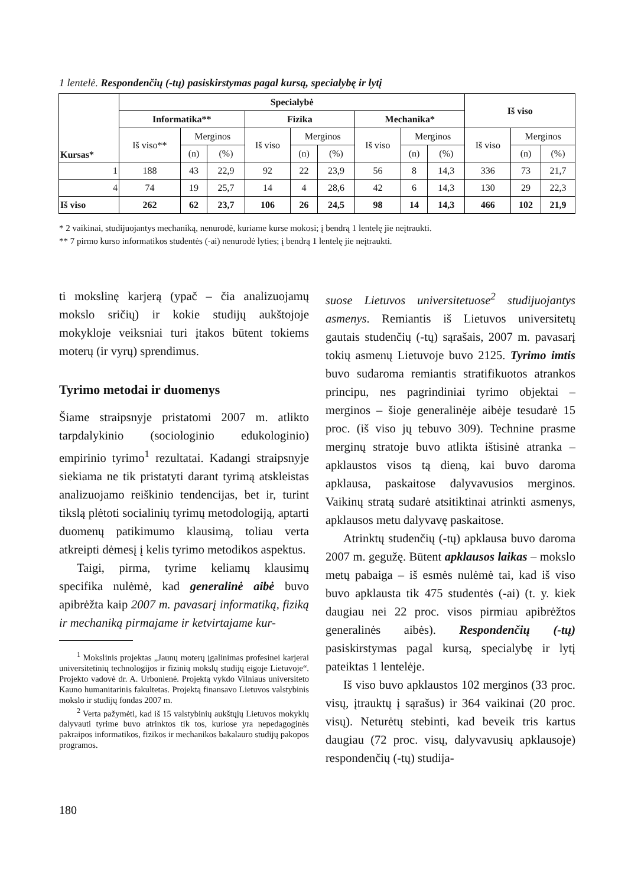1 lentelė. Respondenčių (-tų) pasiskirstymas pagal kursą, specialybę ir lytį
| Kursas* | Specialybė | | | | | | | | | Iš viso | | |
| --- | --- | --- | --- | --- | --- | --- | --- | --- | --- | --- | --- | --- |
| | Informatika** | | | Fizika | | | Mechanika* | | | | | |
| | Iš viso** | Merginos | | Iš viso | Merginos | | Iš viso | Merginos | | Iš viso | Merginos | |
| | | (n) | (%) | | (n) | (%) | | (n) | (%) | | (n) | (%) |
| 1 | 188 | 43 | 22,9 | 92 | 22 | 23,9 | 56 | 8 | 14,3 | 336 | 73 | 21,7 |
| 4 | 74 | 19 | 25,7 | 14 | 4 | 28,6 | 42 | 6 | 14,3 | 130 | 29 | 22,3 |
| Iš viso | 262 | 62 | 23,7 | 106 | 26 | 24,5 | 98 | 14 | 14,3 | 466 | 102 | 21,9 |
* 2 vaikinai, studijuojantys mechaniką, nenurodė, kuriame kurse mokosi; į bendrą 1 lentelę jie neįtraukti.
** 7 pirmo kurso informatikos studentės (-ai) nenurodė lyties; į bendrą 1 lentelę jie neįtraukti.
ti mokslinę karjerą (ypač – čia analizuojamų mokslo sričių) ir kokie studijų aukštojoje mokykloje veiksniai turi įtakos būtent tokiems moterų (ir vyrų) sprendimus.
Tyrimo metodai ir duomenys
Šiame straipsnyje pristatomi 2007 m. atlikto tarpdalykinio (sociologinio edukologinio) empirinio tyrimo<sup>1</sup> rezultatai. Kadangi straipsnyje siekiama ne tik pristatyti darant tyrimą atskleistas analizuojamo reiškinio tendencijas, bet ir, turint tikslą plėtoti socialinių tyrimų metodologiją, aptarti duomenų patikimumo klausimą, toliau verta atkreipti dėmesį į kelis tyrimo metodikos aspektus.
Taigi, pirma, tyrime keliamų klausimų specifika nulėmė, kad generalinė aibė buvo apibrėžta kaip 2007 m. pavasarį informatiką, fiziką ir mechaniką pirmajame ir ketvirtajame kur-
<sup>1</sup> Mokslinis projektas „Jaunų moterų įgalinimas profesinei karjerai universitetinių technologijos ir fizinių mokslų studijų eigoje Lietuvoje“. Projekto vadovė dr. A. Urbonienė. Projektą vykdo Vilniaus universiteto Kauno humanitarinis fakultetas. Projektą finansavo Lietuvos valstybinis mokslo ir studijų fondas 2007 m.
<sup>2</sup> Verta pažymėti, kad iš 15 valstybinių aukštųjų Lietuvos mokyklų dalyvauti tyrime buvo atrinktos tik tos, kuriose yra nepedagoginės pakraipos informatikos, fizikos ir mechanikos bakalauro studijų pakopos programos.
suose Lietuvos universitetuose<sup>2</sup> studijuojantys asmenys. Remiantis iš Lietuvos universitetų gautais studenčių (-tų) sąrašais, 2007 m. pavasarį tokių asmenų Lietuvoje buvo 2125. Tyrimo imtis buvo sudaroma remiantis stratifikuotos atrankos principu, nes pagrindiniai tyrimo objektai – merginos – šioje generalinėje aibėje tesudarė 15 proc. (iš viso jų tebuvo 309). Technine prasme merginų stratoje buvo atlikta ištisinė atranka – apklaustos visos tą dieną, kai buvo daroma apklausa, paskaitose dalyvavusios merginos. Vaikinų stratą sudarė atsitiktinai atrinkti asmenys, apklausos metu dalyvavę paskaitose.
Atrinktų studenčių (-tų) apklausa buvo daroma 2007 m. gegužę. Būtent apklausos laikas – mokslo metų pabaiga – iš esmės nulėmė tai, kad iš viso buvo apklausta tik 475 studentės (-ai) (t. y. kiek daugiau nei 22 proc. visos pirmiau apibrėžtos generalinės aibės). Respondenčių (-tų) pasiskirstymas pagal kursą, specialybę ir lytį pateiktas 1 lentelėje.
Iš viso buvo apklaustos 102 merginos (33 proc. visų, įtrauktų į sąrašus) ir 364 vaikinai (20 proc. visų). Neturėtų stebinti, kad beveik tris kartus daugiau (72 proc. visų, dalyvavusių apklausoje) respondenčių (-tų) studija-
180